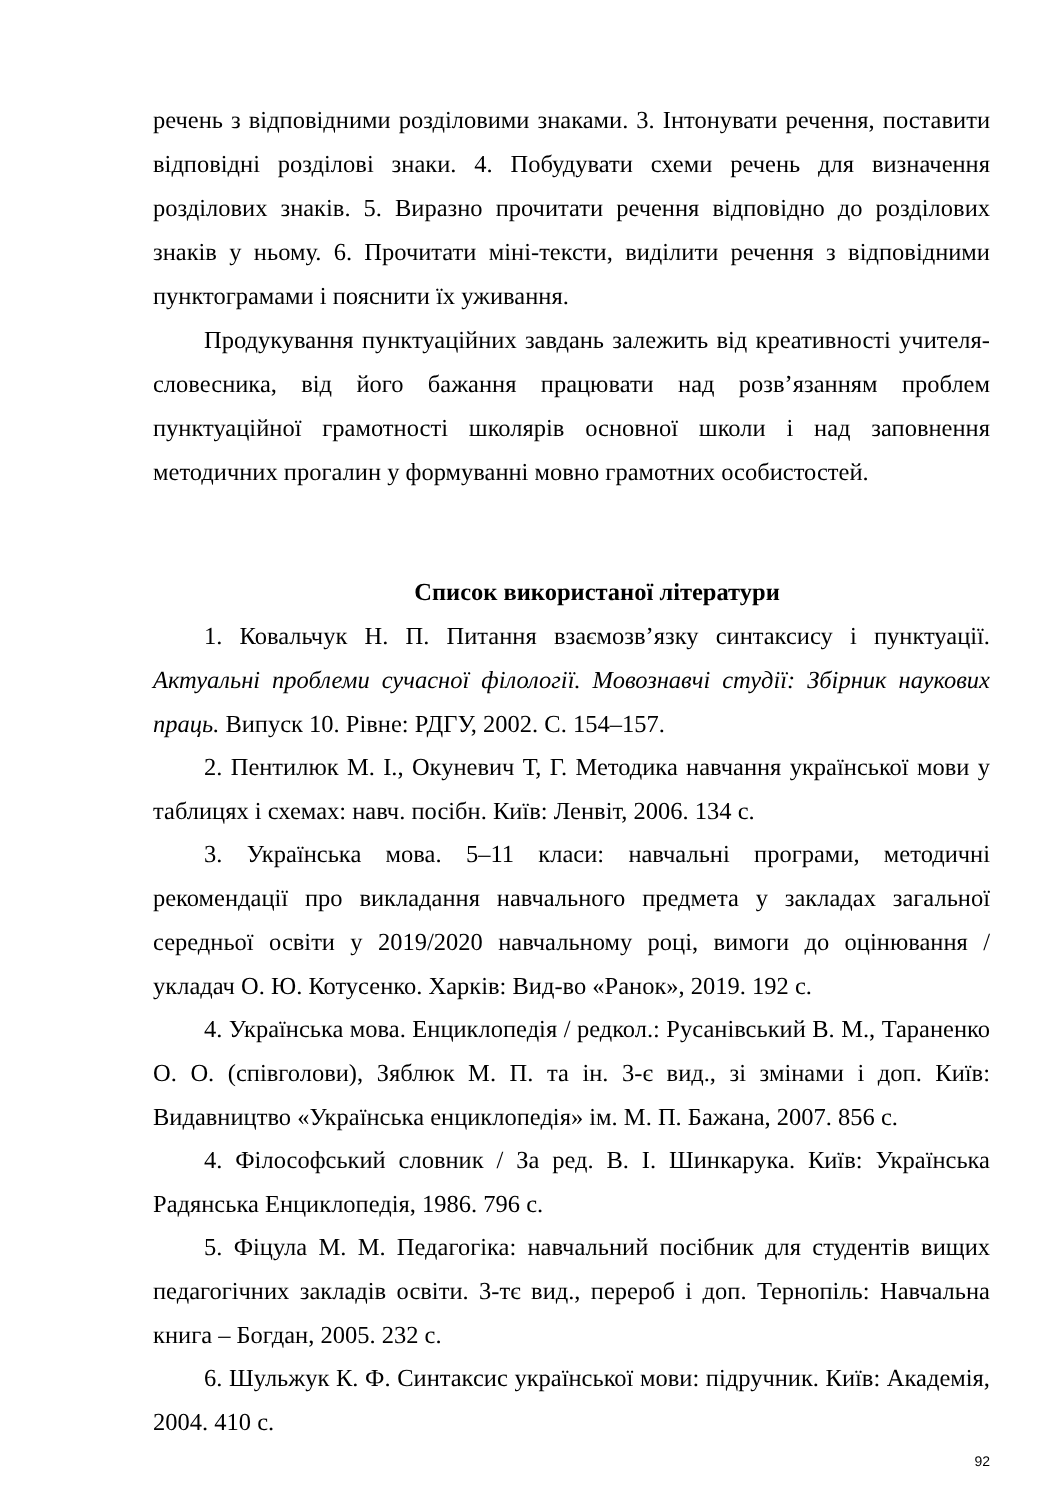речень з відповідними розділовими знаками. 3. Інтонувати речення, поставити відповідні розділові знаки. 4. Побудувати схеми речень для визначення розділових знаків. 5. Виразно прочитати речення відповідно до розділових знаків у ньому. 6. Прочитати міні-тексти, виділити речення з відповідними пунктограмами і пояснити їх уживання.
Продукування пунктуаційних завдань залежить від креативності учителя-словесника, від його бажання працювати над розв’язанням проблем пунктуаційної грамотності школярів основної школи і над заповнення методичних прогалин у формуванні мовно грамотних особистостей.
Список використаної літератури
1. Ковальчук Н. П. Питання взаємозв’язку синтаксису і пунктуації. Актуальні проблеми сучасної філології. Мовознавчі студії: Збірник наукових праць. Випуск 10. Рівне: РДГУ, 2002. С. 154–157.
2. Пентилюк М. І., Окуневич Т, Г. Методика навчання української мови у таблицях і схемах: навч. посібн. Київ: Ленвіт, 2006. 134 с.
3. Українська мова. 5–11 класи: навчальні програми, методичні рекомендації про викладання навчального предмета у закладах загальної середньої освіти у 2019/2020 навчальному році, вимоги до оцінювання / укладач О. Ю. Котусенко. Харків: Вид-во «Ранок», 2019. 192 с.
4. Українська мова. Енциклопедія / редкол.: Русанівський В. М., Тараненко О. О. (співголови), Зяблюк М. П. та ін. 3-є вид., зі змінами і доп. Київ: Видавництво «Українська енциклопедія» ім. М. П. Бажана, 2007. 856 с.
4. Філософський словник / За ред. В. І. Шинкарука. Київ: Українська Радянська Енциклопедія, 1986. 796 с.
5. Фіцула М. М. Педагогіка: навчальний посібник для студентів вищих педагогічних закладів освіти. 3-тє вид., перероб і доп. Тернопіль: Навчальна книга – Богдан, 2005. 232 с.
6. Шульжук К. Ф. Синтаксис української мови: підручник. Київ: Академія, 2004. 410 с.
92